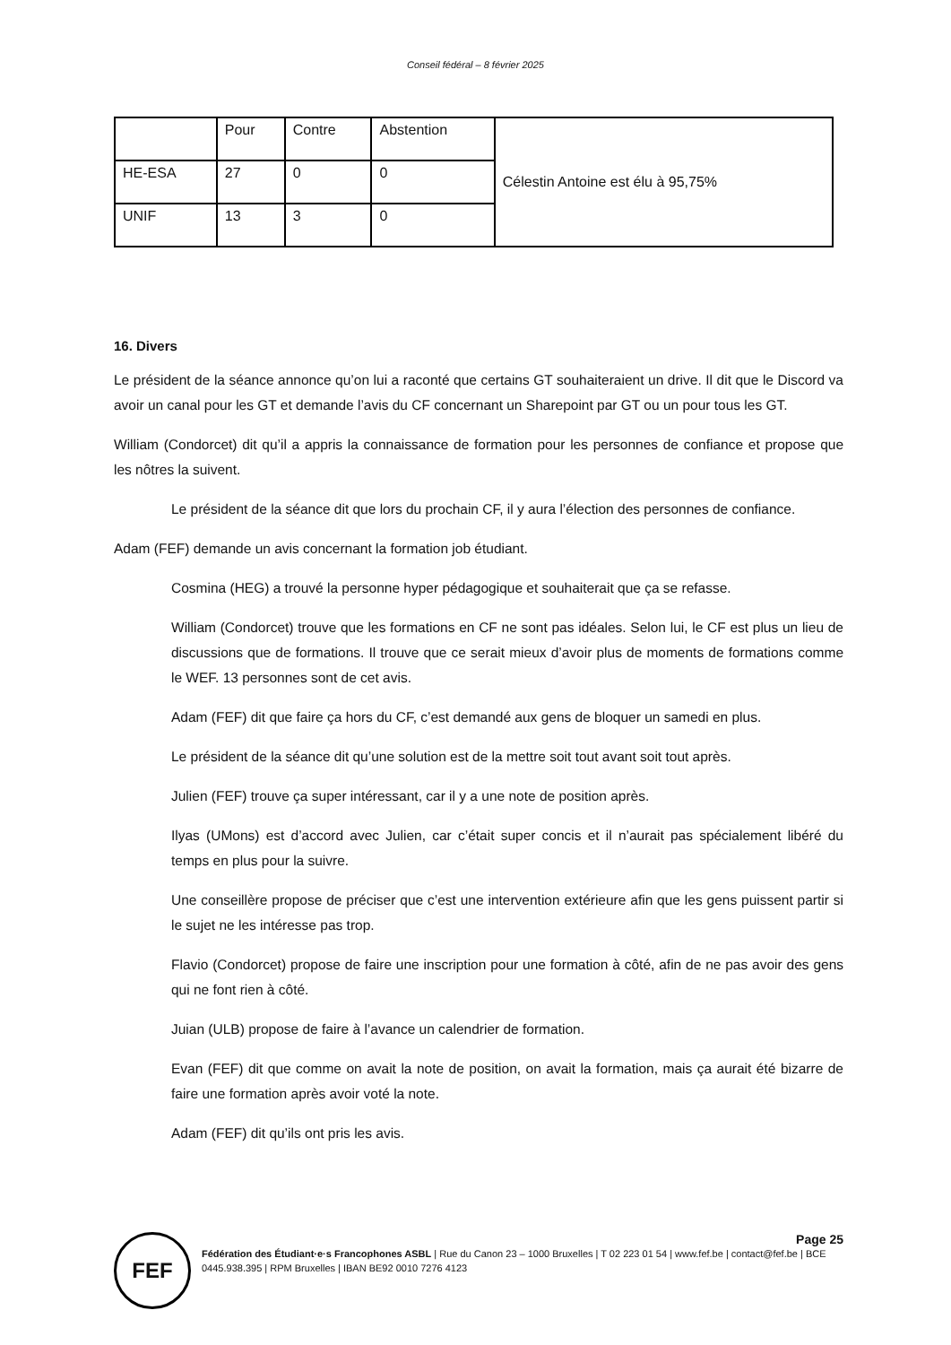Conseil fédéral – 8 février 2025
| | Pour | Contre | Abstention | Célestin Antoine est élu à 95,75% |
| HE-ESA | 27 | 0 | 0 | |
| UNIF | 13 | 3 | 0 | |
16. Divers
Le président de la séance annonce qu’on lui a raconté que certains GT souhaiteraient un drive. Il dit que le Discord va avoir un canal pour les GT et demande l’avis du CF concernant un Sharepoint par GT ou un pour tous les GT.
William (Condorcet) dit qu’il a appris la connaissance de formation pour les personnes de confiance et propose que les nôtres la suivent.
Le président de la séance dit que lors du prochain CF, il y aura l’élection des personnes de confiance.
Adam (FEF) demande un avis concernant la formation job étudiant.
Cosmina (HEG) a trouvé la personne hyper pédagogique et souhaiterait que ça se refasse.
William (Condorcet) trouve que les formations en CF ne sont pas idéales. Selon lui, le CF est plus un lieu de discussions que de formations. Il trouve que ce serait mieux d’avoir plus de moments de formations comme le WEF. 13 personnes sont de cet avis.
Adam (FEF) dit que faire ça hors du CF, c’est demandé aux gens de bloquer un samedi en plus.
Le président de la séance dit qu’une solution est de la mettre soit tout avant soit tout après.
Julien (FEF) trouve ça super intéressant, car il y a une note de position après.
Ilyas (UMons) est d’accord avec Julien, car c’était super concis et il n’aurait pas spécialement libéré du temps en plus pour la suivre.
Une conseillère propose de préciser que c’est une intervention extérieure afin que les gens puissent partir si le sujet ne les intéresse pas trop.
Flavio (Condorcet) propose de faire une inscription pour une formation à côté, afin de ne pas avoir des gens qui ne font rien à côté.
Juian (ULB) propose de faire à l’avance un calendrier de formation.
Evan (FEF) dit que comme on avait la note de position, on avait la formation, mais ça aurait été bizarre de faire une formation après avoir voté la note.
Adam (FEF) dit qu’ils ont pris les avis.
FEF
Page 25
Fédération des Étudiant·e·s Francophones ASBL | Rue du Canon 23 – 1000 Bruxelles | T 02 223 01 54 | www.fef.be | contact@fef.be | BCE 0445.938.395 | RPM Bruxelles | IBAN BE92 0010 7276 4123